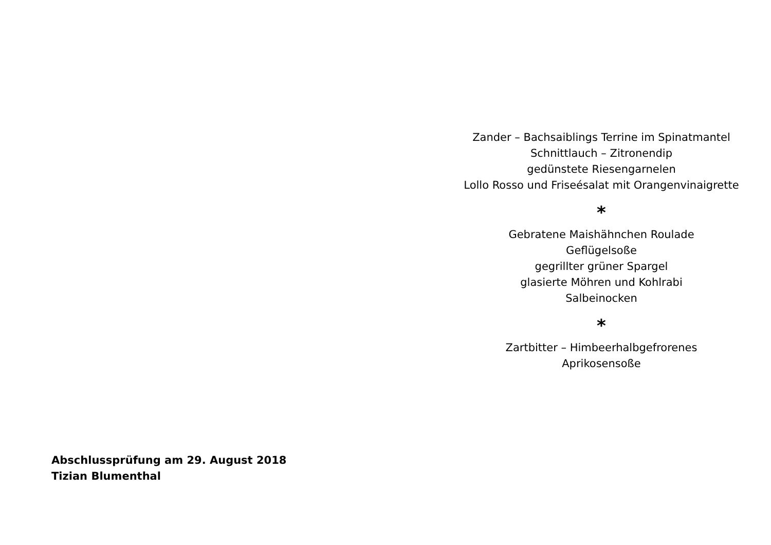Abschlussprüfung am 29. August 2018
Tizian Blumenthal
Zander – Bachsaiblings Terrine im Spinatmantel
Schnittlauch – Zitronendip
gedünstete Riesengarnelen
Lollo Rosso und Friseésalat mit Orangenvinaigrette
*
Gebratene Maishähnchen Roulade
Geflügelsoße
gegrillter grüner Spargel
glasierte Möhren und Kohlrabi
Salbeinocken
*
Zartbitter – Himbeerhalbgefrorenes
Aprikosensoße